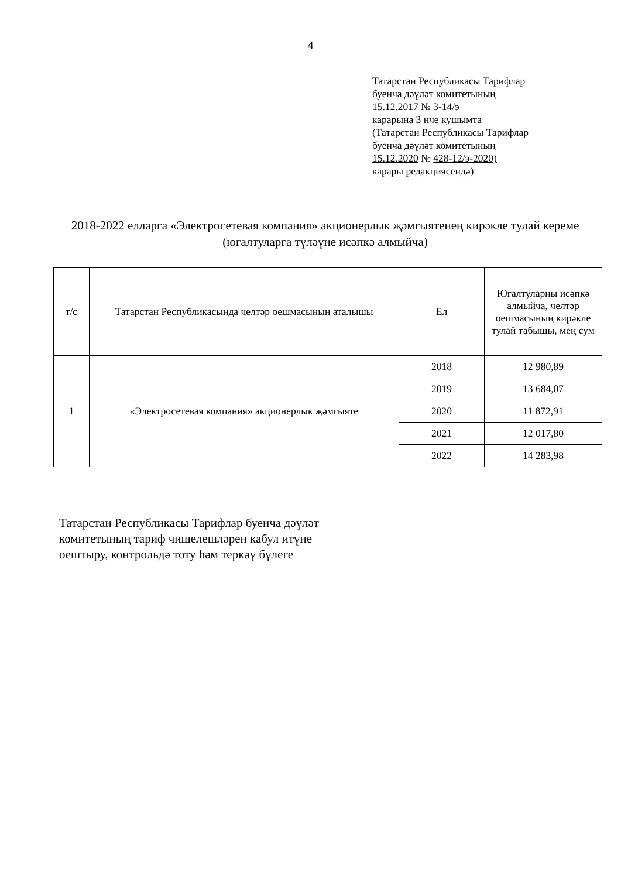4
Татарстан Республикасы Тарифлар
буенча дәүләт комитетының
15.12.2017 № 3-14/э
карарына 3 нче кушымта
(Татарстан Республикасы Тарифлар
буенча дәүләт комитетының
15.12.2020 № 428-12/э-2020)
карары редакциясендә)
2018-2022 елларга «Электросетевая компания» акционерлык җәмгыятенең кирәкле тулай кереме (югалтуларга түләүне исәпкә алмыйча)
| т/с | Татарстан Республикасында челтәр оешмасының аталышы | Ел | Югалтуларны исәпкә алмыйча, челтәр оешмасының кирәкле тулай табышы, мең сум |
| --- | --- | --- | --- |
| 1 | «Электросетевая компания» акционерлык җәмгыяте | 2018 | 12 980,89 |
| | | 2019 | 13 684,07 |
| | | 2020 | 11 872,91 |
| | | 2021 | 12 017,80 |
| | | 2022 | 14 283,98 |
Татарстан Республикасы Тарифлар буенча дәүләт
комитетының тариф чишелешләрен кабул итүне
оештыру, контрольдә тоту һәм теркәү бүлеге